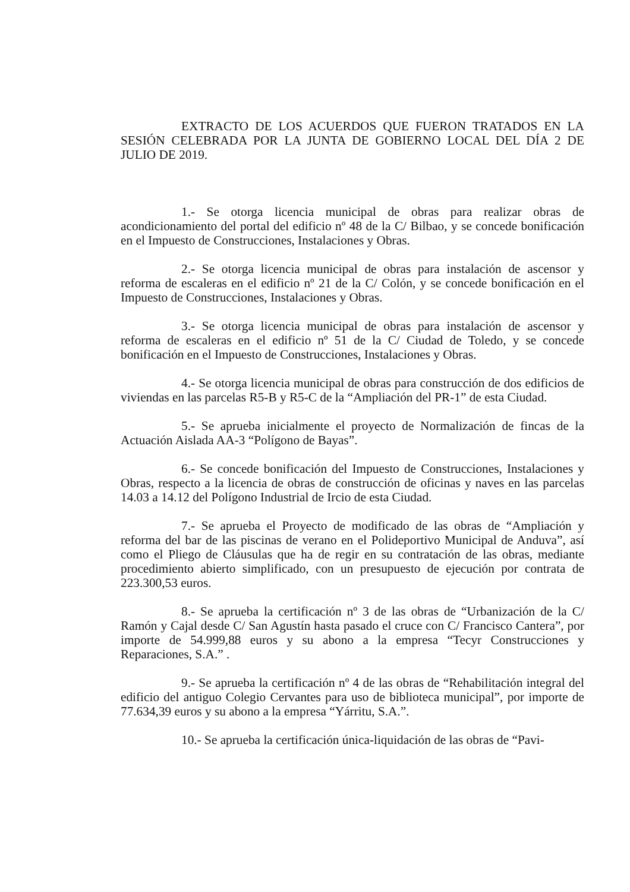EXTRACTO DE LOS ACUERDOS QUE FUERON TRATADOS EN LA SESIÓN CELEBRADA POR LA JUNTA DE GOBIERNO LOCAL DEL DÍA 2 DE JULIO DE 2019.
1.- Se otorga licencia municipal de obras para realizar obras de acondicionamiento del portal del edificio nº 48 de la C/ Bilbao, y se concede bonificación en el Impuesto de Construcciones, Instalaciones y Obras.
2.- Se otorga licencia municipal de obras para instalación de ascensor y reforma de escaleras en el edificio nº 21 de la C/ Colón, y se concede bonificación en el Impuesto de Construcciones, Instalaciones y Obras.
3.- Se otorga licencia municipal de obras para instalación de ascensor y reforma de escaleras en el edificio nº 51 de la C/ Ciudad de Toledo, y se concede bonificación en el Impuesto de Construcciones, Instalaciones y Obras.
4.- Se otorga licencia municipal de obras para construcción de dos edificios de viviendas en las parcelas R5-B y R5-C de la “Ampliación del PR-1” de esta Ciudad.
5.- Se aprueba inicialmente el proyecto de Normalización de fincas de la Actuación Aislada AA-3 “Polígono de Bayas”.
6.- Se concede bonificación del Impuesto de Construcciones, Instalaciones y Obras, respecto a la licencia de obras de construcción de oficinas y naves en las parcelas 14.03 a 14.12 del Polígono Industrial de Ircio de esta Ciudad.
7.- Se aprueba el Proyecto de modificado de las obras de “Ampliación y reforma del bar de las piscinas de verano en el Polideportivo Municipal de Anduva”, así como el Pliego de Cláusulas que ha de regir en su contratación de las obras, mediante procedimiento abierto simplificado, con un presupuesto de ejecución por contrata de 223.300,53 euros.
8.- Se aprueba la certificación nº 3 de las obras de “Urbanización de la C/ Ramón y Cajal desde C/ San Agustín hasta pasado el cruce con C/ Francisco Cantera”, por importe de 54.999,88 euros y su abono a la empresa “Tecyr Construcciones y Reparaciones, S.A.” .
9.- Se aprueba la certificación nº 4 de las obras de “Rehabilitación integral del edificio del antiguo Colegio Cervantes para uso de biblioteca municipal”, por importe de 77.634,39 euros y su abono a la empresa “Yárritu, S.A.”.
10.- Se aprueba la certificación única-liquidación de las obras de “Pavi-